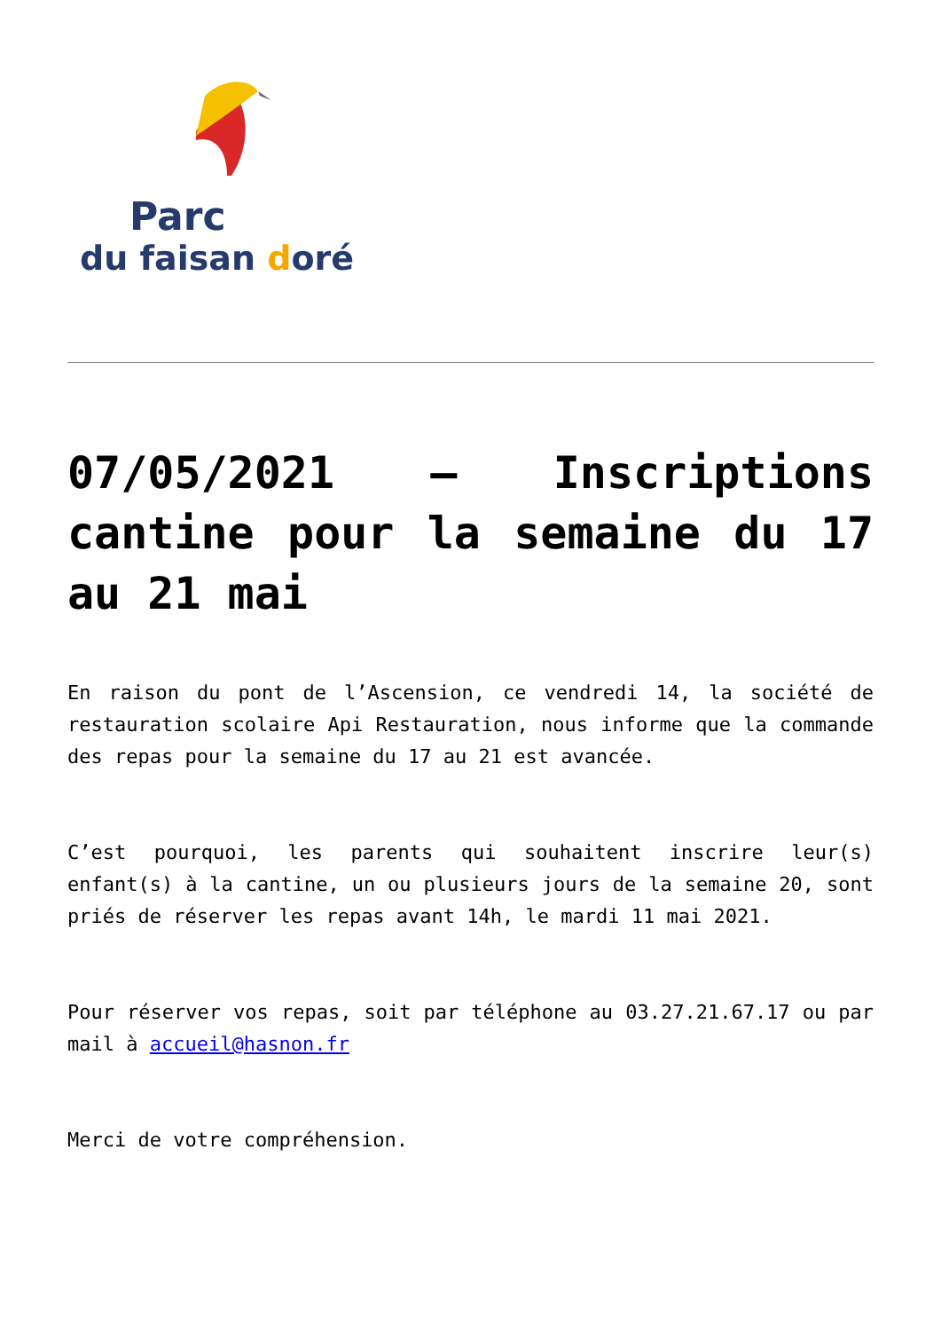Parc
du faisan doré
07/05/2021 – Inscriptions cantine pour la semaine du 17 au 21 mai
En raison du pont de l’Ascension, ce vendredi 14, la société de restauration scolaire Api Restauration, nous informe que la commande des repas pour la semaine du 17 au 21 est avancée.
C’est pourquoi, les parents qui souhaitent inscrire leur(s) enfant(s) à la cantine, un ou plusieurs jours de la semaine 20, sont priés de réserver les repas avant 14h, le mardi 11 mai 2021.
Pour réserver vos repas, soit par téléphone au 03.27.21.67.17 ou par mail à accueil@hasnon.fr
Merci de votre compréhension.